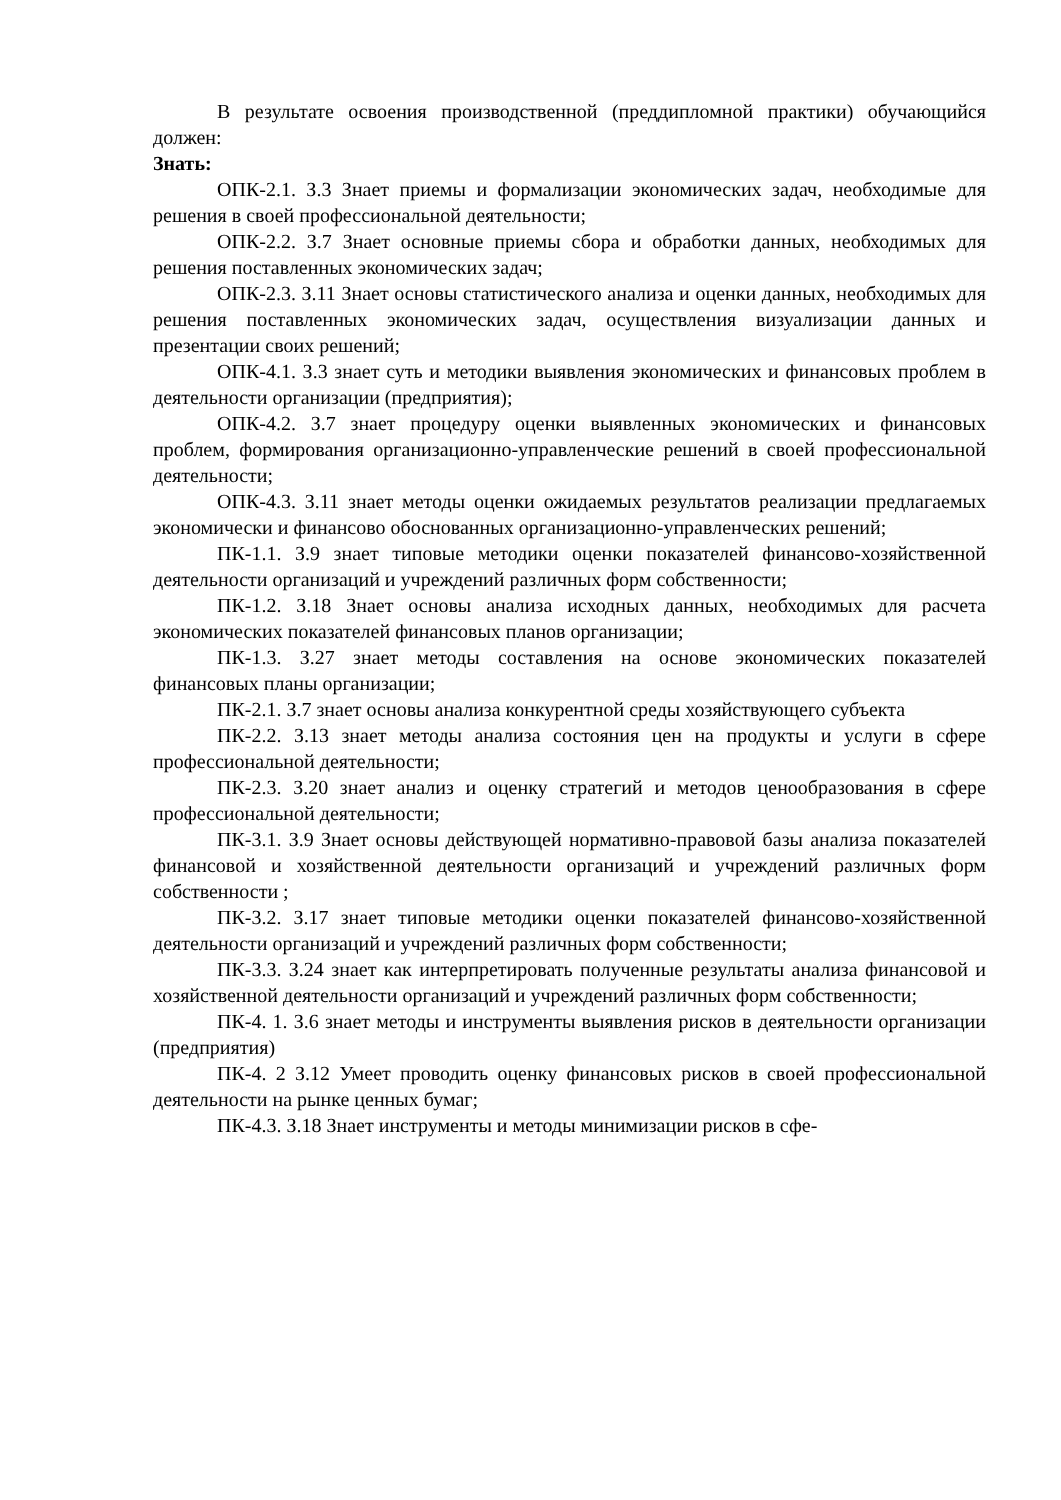В результате освоения производственной (преддипломной практики) обучающийся должен:
Знать:
ОПК-2.1. З.3 Знает приемы и формализации экономических задач, необходимые для решения в своей профессиональной деятельности;
ОПК-2.2. З.7 Знает основные приемы сбора и обработки данных, необходимых для решения поставленных экономических задач;
ОПК-2.3. З.11 Знает основы статистического анализа и оценки данных, необходимых для решения поставленных экономических задач, осуществления визуализации данных и презентации своих решений;
ОПК-4.1. З.3 знает суть и методики выявления экономических и финансовых проблем в деятельности организации (предприятия);
ОПК-4.2. З.7 знает процедуру оценки выявленных экономических и финансовых проблем, формирования организационно-управленческие решений в своей профессиональной деятельности;
ОПК-4.3. З.11 знает методы оценки ожидаемых результатов реализации предлагаемых экономически и финансово обоснованных организационно-управленческих решений;
ПК-1.1. З.9 знает типовые методики оценки показателей финансово-хозяйственной деятельности организаций и учреждений различных форм собственности;
ПК-1.2. З.18 Знает основы анализа исходных данных, необходимых для расчета экономических показателей финансовых планов организации;
ПК-1.3. З.27 знает методы составления на основе экономических показателей финансовых планы организации;
ПК-2.1. З.7 знает основы анализа конкурентной среды хозяйствующего субъекта
ПК-2.2. З.13 знает методы анализа состояния цен на продукты и услуги в сфере профессиональной деятельности;
ПК-2.3. З.20 знает анализ и оценку стратегий и методов ценообразования в сфере профессиональной деятельности;
ПК-3.1. З.9 Знает основы действующей нормативно-правовой базы анализа показателей финансовой и хозяйственной деятельности организаций и учреждений различных форм собственности ;
ПК-3.2. З.17 знает типовые методики оценки показателей финансово-хозяйственной деятельности организаций и учреждений различных форм собственности;
ПК-3.3. З.24 знает как интерпретировать полученные результаты анализа финансовой и хозяйственной деятельности организаций и учреждений различных форм собственности;
ПК-4. 1. З.6 знает методы и инструменты выявления рисков в деятельности организации (предприятия)
ПК-4. 2 З.12 Умеет проводить оценку финансовых рисков в своей профессиональной деятельности на рынке ценных бумаг;
ПК-4.3. З.18 Знает инструменты и методы минимизации рисков в сфе-